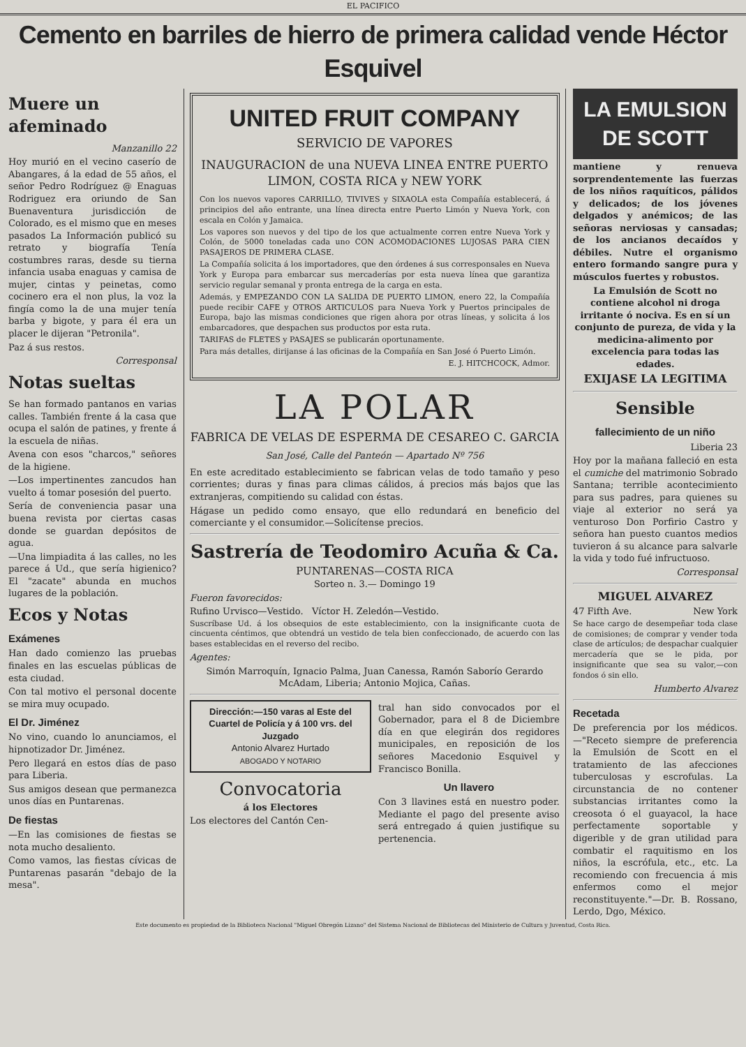EL PACIFICO
Cemento en barriles de hierro de primera calidad vende Héctor Esquivel
Muere un afeminado
Manzanillo 22
Hoy murió en el vecino caserío de Abangares, á la edad de 55 años, el señor Pedro Rodríguez @ Enaguas Rodriguez era oriundo de San Buenaventura jurisdicción de Colorado, es el mismo que en meses pasados La Información publicó su retrato y biografía Tenía costumbres raras, desde su tierna infancia usaba enaguas y camisa de mujer, cintas y peinetas, como cocinero era el non plus, la voz la fingía como la de una mujer tenía barba y bigote, y para él era un placer le dijeran "Petronila".
Paz á sus restos.
Corresponsal
Notas sueltas
Se han formado pantanos en varias calles. También frente á la casa que ocupa el salón de patines, y frente á la escuela de niñas.
Avena con esos "charcos," señores de la higiene.
—Los impertinentes zancudos han vuelto á tomar posesión del puerto.
Sería de conveniencia pasar una buena revista por ciertas casas donde se guardan depósitos de agua.
—Una limpiadita á las calles, no les parece á Ud., que sería higienico? El "zacate" abunda en muchos lugares de la población.
Ecos y Notas
Exámenes
Han dado comienzo las pruebas finales en las escuelas públicas de esta ciudad.
Con tal motivo el personal docente se mira muy ocupado.
El Dr. Jiménez
No vino, cuando lo anunciamos, el hipnotizador Dr. Jiménez.
Pero llegará en estos días de paso para Liberia.
Sus amigos desean que permanezca unos días en Puntarenas.
De fiestas
—En las comisiones de fiestas se nota mucho desaliento.
Como vamos, las fiestas cívicas de Puntarenas pasarán "debajo de la mesa".
UNITED FRUIT COMPANY
SERVICIO DE VAPORES
INAUGURACION de una NUEVA LINEA ENTRE PUERTO LIMON, COSTA RICA y NEW YORK
Con los nuevos vapores CARRILLO, TIVIVES y SIXAOLA esta Compañía establecerá, á principios del año entrante, una línea directa entre Puerto Limón y Nueva York, con escala en Colón y Jamaica.
Los vapores son nuevos y del tipo de los que actualmente corren entre Nueva York y Colón, de 5000 toneladas cada uno CON ACOMODACIONES LUJOSAS PARA CIEN PASAJEROS DE PRIMERA CLASE.
La Compañía solicita á los importadores, que den órdenes á sus corresponsales en Nueva York y Europa para embarcar sus mercaderías por esta nueva línea que garantiza servicio regular semanal y pronta entrega de la carga en esta.
Además, y EMPEZANDO CON LA SALIDA DE PUERTO LIMON, enero 22, la Compañía puede recibir CAFE y OTROS ARTICULOS para Nueva York y Puertos principales de Europa, bajo las mismas condiciones que rigen ahora por otras líneas, y solicita á los embarcadores, que despachen sus productos por esta ruta.
TARIFAS de FLETES y PASAJES se publicarán oportunamente.
Para más detalles, dirijanse á las oficinas de la Compañía en San José ó Puerto Limón.
E. J. HITCHCOCK, Admor.
LA POLAR
FABRICA DE VELAS DE ESPERMA DE CESAREO C. GARCIA
San José, Calle del Panteón — Apartado Nº 756
En este acreditado establecimiento se fabrican velas de todo tamaño y peso corrientes; duras y finas para climas cálidos, á precios más bajos que las extranjeras, compitiendo su calidad con éstas.
Hágase un pedido como ensayo, que ello redundará en beneficio del comerciante y el consumidor.—Solicítense precios.
Sastrería de Teodomiro Acuña & Ca.
PUNTARENAS—COSTA RICA
Sorteo n. 3.— Domingo 19
Fueron favorecidos:
Rufino Urvisco—Vestido. Víctor H. Zeledón—Vestido.
Suscríbase Ud. á los obsequios de este establecimiento, con la insignificante cuota de cincuenta céntimos, que obtendrá un vestido de tela bien confeccionado, de acuerdo con las bases establecidas en el reverso del recibo.
Agentes:
Simón Marroquín, Ignacio Palma, Juan Canessa, Ramón Saborío Gerardo McAdam, Liberia; Antonio Mojica, Cañas.
Dirección:—150 varas al Este del Cuartel de Policía y á 100 vrs. del Juzgado
Antonio Alvarez Hurtado
ABOGADO Y NOTARIO
Convocatoria
á los Electores
Los electores del Cantón Cen-
tral han sido convocados por el Gobernador, para el 8 de Diciembre día en que elegirán dos regidores municipales, en reposición de los señores Macedonio Esquivel y Francisco Bonilla.
Un llavero
Con 3 llavines está en nuestro poder. Mediante el pago del presente aviso será entregado á quien justifique su pertenencia.
LA EMULSION DE SCOTT
mantiene y renueva sorprendentemente las fuerzas de los niños raquíticos, pálidos y delicados; de los jóvenes delgados y anémicos; de las señoras nerviosas y cansadas; de los ancianos decaídos y débiles. Nutre el organismo entero formando sangre pura y músculos fuertes y robustos.
La Emulsión de Scott no contiene alcohol ni droga irritante ó nociva. Es en sí un conjunto de pureza, de vida y la medicina-alimento por excelencia para todas las edades.
EXIJASE LA LEGITIMA
Sensible
fallecimiento de un niño
Liberia 23
Hoy por la mañana falleció en esta el cumiche del matrimonio Sobrado Santana; terrible acontecimiento para sus padres, para quienes su viaje al exterior no será ya venturoso Don Porfirio Castro y señora han puesto cuantos medios tuvieron á su alcance para salvarle la vida y todo fué infructuoso.
Corresponsal
MIGUEL ALVAREZ
47 Fifth Ave. New York
Se hace cargo de desempeñar toda clase de comisiones; de comprar y vender toda clase de artículos; de despachar cualquier mercadería que se le pida, por insignificante que sea su valor,—con fondos ó sin ello.
Humberto Alvarez
Recetada
De preferencia por los médicos.—"Receto siempre de preferencia la Emulsión de Scott en el tratamiento de las afecciones tuberculosas y escrofulas. La circunstancia de no contener substancias irritantes como la creosota ó el guayacol, la hace perfectamente soportable y digerible y de gran utilidad para combatir el raquitismo en los niños, la escrófula, etc., etc. La recomiendo con frecuencia á mis enfermos como el mejor reconstituyente."—Dr. B. Rossano, Lerdo, Dgo, México.
Este documento es propiedad de la Biblioteca Nacional "Miguel Obregón Lizano" del Sistema Nacional de Bibliotecas del Ministerio de Cultura y Juventud, Costa Rica.